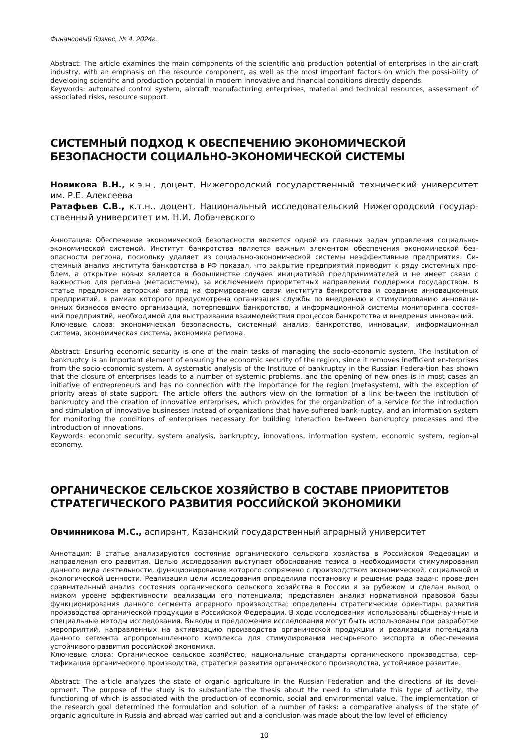Финансовый бизнес, № 4, 2024г.
Abstract: The article examines the main components of the scientific and production potential of enterprises in the air-craft industry, with an emphasis on the resource component, as well as the most important factors on which the possi-bility of developing scientific and production potential in modern innovative and financial conditions directly depends.
Keywords: automated control system, aircraft manufacturing enterprises, material and technical resources, assessment of associated risks, resource support.
СИСТЕМНЫЙ ПОДХОД К ОБЕСПЕЧЕНИЮ ЭКОНОМИЧЕСКОЙ БЕЗОПАСНОСТИ СОЦИАЛЬНО-ЭКОНОМИЧЕСКОЙ СИСТЕМЫ
Новикова В.Н., к.э.н., доцент, Нижегородский государственный технический университет им. Р.Е. Алексеева
Ратафьев С.В., к.т.н., доцент, Национальный исследовательский Нижегородский государ-ственный университет им. Н.И. Лобачевского
Аннотация: Обеспечение экономической безопасности является одной из главных задач управления социально-экономической системой. Институт банкротства является важным элементом обеспечения экономической без-опасности региона, поскольку удаляет из социально-экономической системы неэффективные предприятия. Си-стемный анализ института банкротства в РФ показал, что закрытие предприятий приводит к ряду системных про-блем, а открытие новых является в большинстве случаев инициативой предпринимателей и не имеет связи с важностью для региона (метасистемы), за исключением приоритетных направлений поддержки государством. В статье предложен авторский взгляд на формирование связи института банкротства и создание инновационных предприятий, в рамках которого предусмотрена организация службы по внедрению и стимулированию инноваци-онных бизнесов вместо организаций, потерпевших банкротство, и информационной системы мониторинга состоя-ний предприятий, необходимой для выстраивания взаимодействия процессов банкротства и внедрения иннова-ций.
Ключевые слова: экономическая безопасность, системный анализ, банкротство, инновации, информационная система, экономическая система, экономика региона.
Abstract: Ensuring economic security is one of the main tasks of managing the socio-economic system. The institution of bankruptcy is an important element of ensuring the economic security of the region, since it removes inefficient en-terprises from the socio-economic system. A systematic analysis of the Institute of bankruptcy in the Russian Federa-tion has shown that the closure of enterprises leads to a number of systemic problems, and the opening of new ones is in most cases an initiative of entrepreneurs and has no connection with the importance for the region (metasystem), with the exception of priority areas of state support. The article offers the authors view on the formation of a link be-tween the institution of bankruptcy and the creation of innovative enterprises, which provides for the organization of a service for the introduction and stimulation of innovative businesses instead of organizations that have suffered bank-ruptcy, and an information system for monitoring the conditions of enterprises necessary for building interaction be-tween bankruptcy processes and the introduction of innovations.
Keywords: economic security, system analysis, bankruptcy, innovations, information system, economic system, region-al economy.
ОРГАНИЧЕСКОЕ СЕЛЬСКОЕ ХОЗЯЙСТВО В СОСТАВЕ ПРИОРИТЕТОВ СТРАТЕГИЧЕСКОГО РАЗВИТИЯ РОССИЙСКОЙ ЭКОНОМИКИ
Овчинникова М.С., аспирант, Казанский государственный аграрный университет
Аннотация: В статье анализируются состояние органического сельского хозяйства в Российской Федерации и направления его развития. Целью исследования выступает обоснование тезиса о необходимости стимулирования данного вида деятельности, функционирование которого сопряжено с производством экономической, социальной и экологической ценности. Реализация цели исследования определила постановку и решение рада задач: прове-ден сравнительный анализ состояния органического сельского хозяйства в России и за рубежом и сделан вывод о низком уровне эффективности реализации его потенциала; представлен анализ нормативной правовой базы функционирования данного сегмента аграрного производства; определены стратегические ориентиры развития производства органической продукции в Российской Федерации. В ходе исследования использованы общенауч-ные и специальные методы исследования. Выводы и предложения исследования могут быть использованы при разработке мероприятий, направленных на активизацию производства органической продукции и реализации потенциала данного сегмента агропромышленного комплекса для стимулирования несырьевого экспорта и обес-печения устойчивого развития российской экономики.
Ключевые слова: Органическое сельское хозяйство, национальные стандарты органического производства, сер-тификация органического производства, стратегия развития органического производства, устойчивое развитие.
Abstract: The article analyzes the state of organic agriculture in the Russian Federation and the directions of its devel-opment. The purpose of the study is to substantiate the thesis about the need to stimulate this type of activity, the functioning of which is associated with the production of economic, social and environmental value. The implementation of the research goal determined the formulation and solution of a number of tasks: a comparative analysis of the state of organic agriculture in Russia and abroad was carried out and a conclusion was made about the low level of efficiency
10